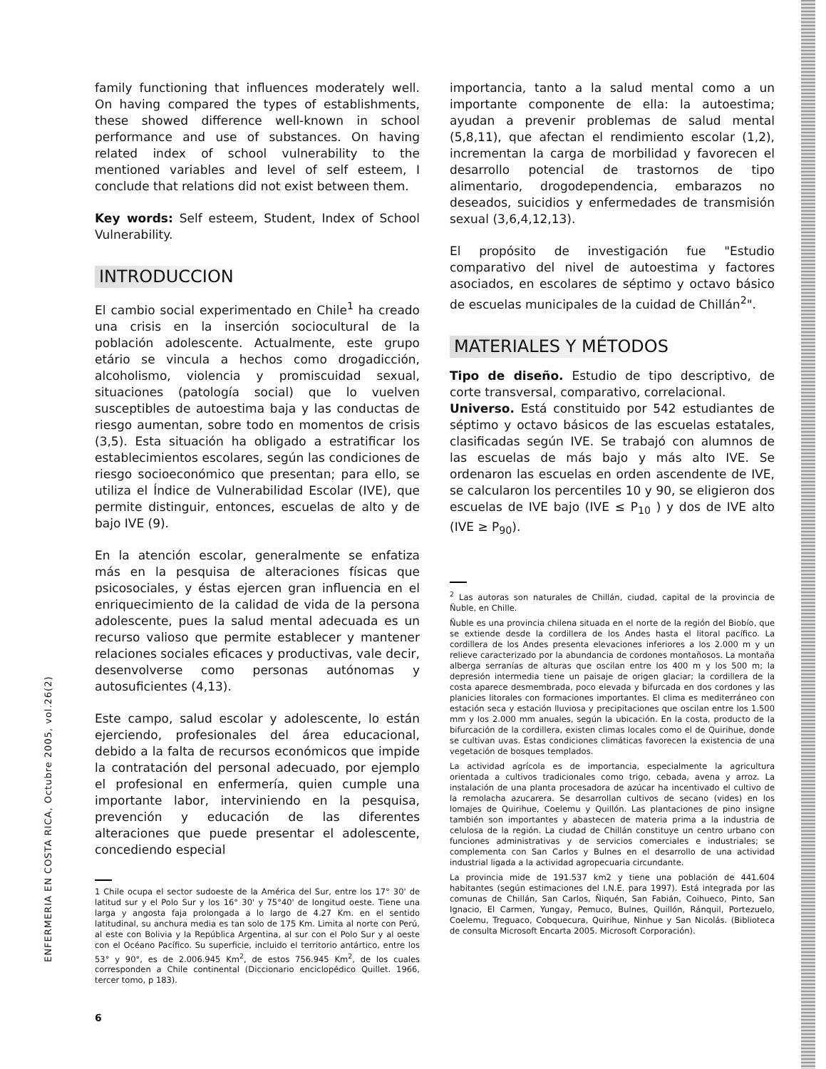ENFERMERIA EN COSTA RICA, Octubre 2005, vol.26(2)
family functioning that influences moderately well. On having compared the types of establishments, these showed difference well-known in school performance and use of substances. On having related index of school vulnerability to the mentioned variables and level of self esteem, I conclude that relations did not exist between them.
Key words: Self esteem, Student, Index of School Vulnerability.
INTRODUCCION
El cambio social experimentado en Chile<sup>1</sup> ha creado una crisis en la inserción sociocultural de la población adolescente. Actualmente, este grupo etário se vincula a hechos como drogadicción, alcoholismo, violencia y promiscuidad sexual, situaciones (patología social) que lo vuelven susceptibles de autoestima baja y las conductas de riesgo aumentan, sobre todo en momentos de crisis (3,5). Esta situación ha obligado a estratificar los establecimientos escolares, según las condiciones de riesgo socioeconómico que presentan; para ello, se utiliza el Índice de Vulnerabilidad Escolar (IVE), que permite distinguir, entonces, escuelas de alto y de bajo IVE (9).
En la atención escolar, generalmente se enfatiza más en la pesquisa de alteraciones físicas que psicosociales, y éstas ejercen gran influencia en el enriquecimiento de la calidad de vida de la persona adolescente, pues la salud mental adecuada es un recurso valioso que permite establecer y mantener relaciones sociales eficaces y productivas, vale decir, desenvolverse como personas autónomas y autosuficientes (4,13).
Este campo, salud escolar y adolescente, lo están ejerciendo, profesionales del área educacional, debido a la falta de recursos económicos que impide la contratación del personal adecuado, por ejemplo el profesional en enfermería, quien cumple una importante labor, interviniendo en la pesquisa, prevención y educación de las diferentes alteraciones que puede presentar el adolescente, concediendo especial
1 Chile ocupa el sector sudoeste de la América del Sur, entre los 17° 30' de latitud sur y el Polo Sur y los 16° 30' y 75°40' de longitud oeste. Tiene una larga y angosta faja prolongada a lo largo de 4.27 Km. en el sentido latitudinal, su anchura media es tan solo de 175 Km. Limita al norte con Perú, al este con Bolivia y la República Argentina, al sur con el Polo Sur y al oeste con el Océano Pacífico. Su superficie, incluido el territorio antártico, entre los 53° y 90°, es de 2.006.945 Km<sup>2</sup>, de estos 756.945 Km<sup>2</sup>, de los cuales corresponden a Chile continental (Diccionario enciclopédico Quillet. 1966, tercer tomo, p 183).
importancia, tanto a la salud mental como a un importante componente de ella: la autoestima; ayudan a prevenir problemas de salud mental (5,8,11), que afectan el rendimiento escolar (1,2), incrementan la carga de morbilidad y favorecen el desarrollo potencial de trastornos de tipo alimentario, drogodependencia, embarazos no deseados, suicidios y enfermedades de transmisión sexual (3,6,4,12,13).
El propósito de investigación fue "Estudio comparativo del nivel de autoestima y factores asociados, en escolares de séptimo y octavo básico de escuelas municipales de la cuidad de Chillán<sup>2</sup>".
MATERIALES Y MÉTODOS
Tipo de diseño. Estudio de tipo descriptivo, de corte transversal, comparativo, correlacional.
Universo. Está constituido por 542 estudiantes de séptimo y octavo básicos de las escuelas estatales, clasificadas según IVE. Se trabajó con alumnos de las escuelas de más bajo y más alto IVE. Se ordenaron las escuelas en orden ascendente de IVE, se calcularon los percentiles 10 y 90, se eligieron dos escuelas de IVE bajo (IVE ≤ P<sub>10</sub> ) y dos de IVE alto (IVE ≥ P<sub>90</sub>).
<sup>2</sup> Las autoras son naturales de Chillán, ciudad, capital de la provincia de Ñuble, en Chille.
Ñuble es una provincia chilena situada en el norte de la región del Biobío, que se extiende desde la cordillera de los Andes hasta el litoral pacífico. La cordillera de los Andes presenta elevaciones inferiores a los 2.000 m y un relieve caracterizado por la abundancia de cordones montañosos. La montaña alberga serranías de alturas que oscilan entre los 400 m y los 500 m; la depresión intermedia tiene un paisaje de origen glaciar; la cordillera de la costa aparece desmembrada, poco elevada y bifurcada en dos cordones y las planicies litorales con formaciones importantes. El clima es mediterráneo con estación seca y estación lluviosa y precipitaciones que oscilan entre los 1.500 mm y los 2.000 mm anuales, según la ubicación. En la costa, producto de la bifurcación de la cordillera, existen climas locales como el de Quirihue, donde se cultivan uvas. Estas condiciones climáticas favorecen la existencia de una vegetación de bosques templados.
La actividad agrícola es de importancia, especialmente la agricultura orientada a cultivos tradicionales como trigo, cebada, avena y arroz. La instalación de una planta procesadora de azúcar ha incentivado el cultivo de la remolacha azucarera. Se desarrollan cultivos de secano (vides) en los lomajes de Quirihue, Coelemu y Quillón. Las plantaciones de pino insigne también son importantes y abastecen de materia prima a la industria de celulosa de la región. La ciudad de Chillán constituye un centro urbano con funciones administrativas y de servicios comerciales e industriales; se complementa con San Carlos y Bulnes en el desarrollo de una actividad industrial ligada a la actividad agropecuaria circundante.
La provincia mide de 191.537 km2 y tiene una población de 441.604 habitantes (según estimaciones del I.N.E. para 1997). Está integrada por las comunas de Chillán, San Carlos, Ñiquén, San Fabián, Coihueco, Pinto, San Ignacio, El Carmen, Yungay, Pemuco, Bulnes, Quillón, Ránquil, Portezuelo, Coelemu, Treguaco, Cobquecura, Quirihue, Ninhue y San Nicolás. (Biblioteca de consulta Microsoft Encarta 2005. Microsoft Corporación).
6